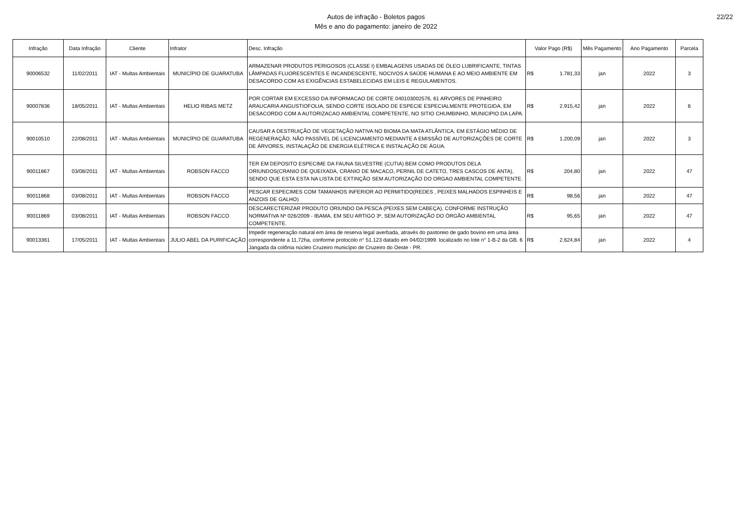Autos de infração - Boletos pagos
Mês e ano do pagamento: janeiro de 2022
22/22
| Infração | Data Infração | Cliente | Infrator | Desc. Infração | Valor Pago (R$) | Mês Pagamento | Ano Pagamento | Parcela |
| --- | --- | --- | --- | --- | --- | --- | --- | --- |
| 90006532 | 11/02/2011 | IAT - Multas Ambientais | MUNICÍPIO DE GUARATUBA | ARMAZENAR PRODUTOS PERIGOSOS (CLASSE I) EMBALAGENS USADAS DE ÓLEO LUBRIFICANTE, TINTAS LÂMPADAS FLUORESCENTES E INCANDESCENTE, NOCIVOS A SAÚDE HUMANA E AO MEIO AMBIENTE EM DESACORDO COM AS EXIGÊNCIAS ESTABELECIDAS EM LEIS E REGULAMENTOS. | R$ 1.781,33 | jan | 2022 | 3 |
| 90007836 | 18/05/2011 | IAT - Multas Ambientais | HELIO RIBAS METZ | POR CORTAR EM EXCESSO DA INFORMACAO DE CORTE 040103002576, 61 ARVORES DE PINHEIRO ARAUCARIA ANGUSTIOFOLIA, SENDO CORTE ISOLADO DE ESPECIE ESPECIALMENTE PROTEGIDA, EM DESACORDO COM A AUTORIZACAO AMBIENTAL COMPETENTE, NO SITIO CHUMBINHO, MUNICIPIO DA LAPA. | R$ 2.915,42 | jan | 2022 | 6 |
| 90010510 | 22/08/2011 | IAT - Multas Ambientais | MUNICÍPIO DE GUARATUBA | CAUSAR A DESTRUIÇÃO DE VEGETAÇÃO NATIVA NO BIOMA DA MATA ATLÂNTICA, EM ESTÁGIO MÉDIO DE REGENERAÇÃO, NÃO PASSÍVEL DE LICENCIAMENTO MEDIANTE A EMISSÃO DE AUTORIZAÇÕES DE CORTE DE ÁRVORES, INSTALAÇÃO DE ENERGIA ELÉTRICA E INSTALAÇÃO DE ÁGUA. | R$ 1.200,09 | jan | 2022 | 3 |
| 90011867 | 03/08/2011 | IAT - Multas Ambientais | ROBSON FACCO | TER EM DEPOSITO ESPECIME DA FAUNA SILVESTRE (CUTIA) BEM COMO PRODUTOS DELA ORIUNDOS(CRANIO DE QUEIXADA, CRANIO DE MACACO, PERNIL DE CATETO, TRES CASCOS DE ANTA), SENDO QUE ESTA ESTA NA LISTA DE EXTINÇÃO SEM AUTORIZAÇÃO DO ORGAO AMBIENTAL COMPETENTE. | R$ 204,80 | jan | 2022 | 47 |
| 90011868 | 03/08/2011 | IAT - Multas Ambientais | ROBSON FACCO | PESCAR ESPECIMES COM TAMANHOS INFERIOR AO PERMITIDO(REDES , PEIXES MALHADOS ESPINHEIS E ANZOIS DE GALHO) | R$ 98,56 | jan | 2022 | 47 |
| 90011869 | 03/08/2011 | IAT - Multas Ambientais | ROBSON FACCO | DESCARECTERIZAR PRODUTO ORIUNDO DA PESCA (PEIXES SEM CABEÇA), CONFORME INSTRUÇÃO NORMATIVA Nº 026/2009 - IBAMA, EM SEU ARTIGO 3º, SEM AUTORIZAÇÃO DO ÓRGÃO AMBIENTAL COMPETENTE. | R$ 95,65 | jan | 2022 | 47 |
| 90013361 | 17/05/2011 | IAT - Multas Ambientais | JULIO ABEL DA PURIFICAÇÃO | Impedir regeneração natural em área de reserva legal averbada, através do pastoreio de gado bovino em uma área correspondente a 11,72ha, conforme protocolo n° 51.123 datado em 04/02/1999. localizado no lote n° 1-B-2 da GB. 6 Jangada da colônia núcleo Cruzeiro município de Cruzeiro do Oeste - PR. | R$ 2.624,84 | jan | 2022 | 4 |